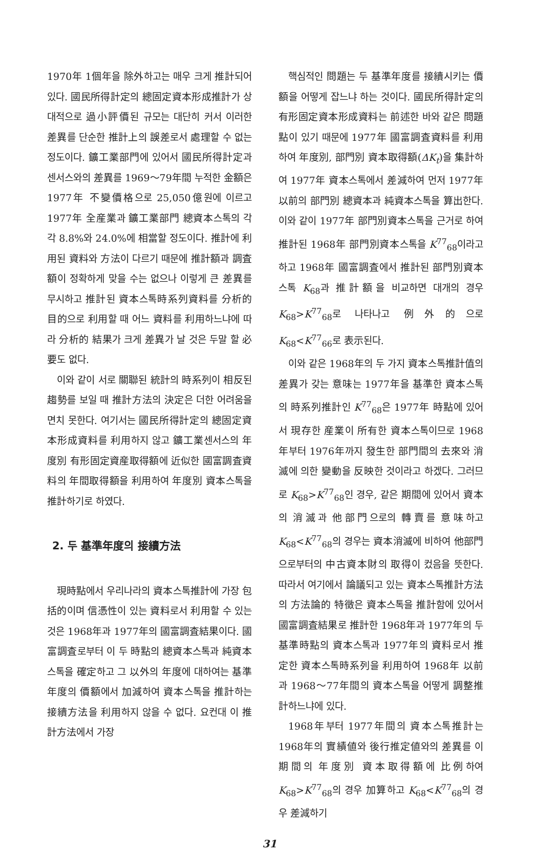1970年 1個年을 除外하고는 매우 크게 推計되어 있다. 國民所得計定의 總固定資本形成推計가 상대적으로 過小評價된 규모는 대단히 커서 이러한 差異를 단순한 推計上의 誤差로서 處理할 수 없는 정도이다. 鑛工業部門에 있어서 國民所得計定과 센서스와의 差異를 1969～79年間 누적한 金額은 1977年 不變價格으로 25,050億원에 이르고 1977年 全産業과 鑛工業部門 總資本스톡의 각각 8.8%와 24.0%에 相當할 정도이다. 推計에 利用된 資料와 方法이 다르기 때문에 推計額과 調査額이 정확하게 맞을 수는 없으나 이렇게 큰 差異를 무시하고 推計된 資本스톡時系列資料를 分析的 目的으로 利用할 때 어느 資料를 利用하느냐에 따라 分析的 結果가 크게 差異가 날 것은 두말 할 必要도 없다.
이와 같이 서로 關聯된 統計의 時系列이 相反된 趨勢를 보일 때 推計方法의 決定은 더한 어려움을 면치 못한다. 여기서는 國民所得計定의 總固定資本形成資料를 利用하지 않고 鑛工業센서스의 年度別 有形固定資産取得額에 近似한 國富調査資料의 年間取得額을 利用하여 年度別 資本스톡을 推計하기로 하였다.
2. 두 基準年度의 接續方法
現時點에서 우리나라의 資本스톡推計에 가장 包括的이며 信憑性이 있는 資料로서 利用할 수 있는 것은 1968年과 1977年의 國富調査結果이다. 國富調査로부터 이 두 時點의 總資本스톡과 純資本스톡을 確定하고 그 以外의 年度에 대하여는 基準年度의 價額에서 加減하여 資本스톡을 推計하는 接續方法을 利用하지 않을 수 없다. 요컨대 이 推計方法에서 가장
핵심적인 問題는 두 基準年度를 接續시키는 價額을 어떻게 잡느냐 하는 것이다. 國民所得計定의 有形固定資本形成資料는 前述한 바와 같은 問題點이 있기 때문에 1977年 國富調査資料를 利用하여 年度別, 部門別 資本取得額(ΔK<sub>t</sub>)을 集計하여 1977年 資本스톡에서 差減하여 먼저 1977年以前의 部門別 總資本과 純資本스톡을 算出한다. 이와 같이 1977年 部門別資本스톡을 근거로 하여 推計된 1968年 部門別資本스톡을 K<sup>77</sup><sub>68</sub>이라고 하고 1968年 國富調査에서 推計된 部門別資本스톡 K<sub>68</sub>과 推計額을 비교하면 대개의 경우 K<sub>68</sub>>K<sup>77</sup><sub>68</sub>로 나타나고 例外的으로 K<sub>68</sub><K<sup>77</sup><sub>66</sub>로 表示된다.
이와 같은 1968年의 두 가지 資本스톡推計值의 差異가 갖는 意味는 1977年을 基準한 資本스톡의 時系列推計인 K<sup>77</sup><sub>68</sub>은 1977年 時點에 있어서 現存한 産業이 所有한 資本스톡이므로 1968年부터 1976年까지 發生한 部門間의 去來와 消滅에 의한 變動을 反映한 것이라고 하겠다. 그러므로 K<sub>68</sub>>K<sup>77</sup><sub>68</sub>인 경우, 같은 期間에 있어서 資本의 消滅과 他部門으로의 轉賣를 意味하고 K<sub>68</sub><K<sup>77</sup><sub>68</sub>의 경우는 資本消滅에 비하여 他部門으로부터의 中古資本財의 取得이 컸음을 뜻한다. 따라서 여기에서 論議되고 있는 資本스톡推計方法의 方法論的 特徵은 資本스톡을 推計함에 있어서 國富調査結果로 推計한 1968年과 1977年의 두 基準時點의 資本스톡과 1977年의 資料로서 推定한 資本스톡時系列을 利用하여 1968年 以前과 1968～77年間의 資本스톡을 어떻게 調整推計하느냐에 있다.
1968年부터 1977年間의 資本스톡推計는 1968年의 實績値와 後行推定値와의 差異를 이 期間의 年度別 資本取得額에 比例하여 K<sub>68</sub>>K<sup>77</sup><sub>68</sub>의 경우 加算하고 K<sub>68</sub><K<sup>77</sup><sub>68</sub>의 경우 差減하기
31